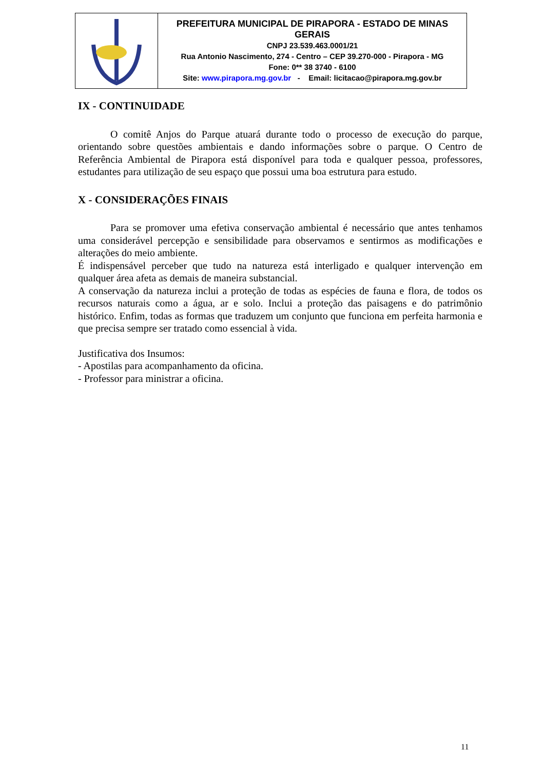| | PREFEITURA MUNICIPAL DE PIRAPORA - ESTADO DE MINAS GERAIS CNPJ 23.539.463.0001/21 Rua Antonio Nascimento, 274 - Centro – CEP 39.270-000 - Pirapora - MG Fone: 0** 38 3740 - 6100 Site: www.pirapora.mg.gov.br - Email: licitacao@pirapora.mg.gov.br |
IX - CONTINUIDADE
O comitê Anjos do Parque atuará durante todo o processo de execução do parque, orientando sobre questões ambientais e dando informações sobre o parque. O Centro de Referência Ambiental de Pirapora está disponível para toda e qualquer pessoa, professores, estudantes para utilização de seu espaço que possui uma boa estrutura para estudo.
X - CONSIDERAÇÕES FINAIS
Para se promover uma efetiva conservação ambiental é necessário que antes tenhamos uma considerável percepção e sensibilidade para observamos e sentirmos as modificações e alterações do meio ambiente.
É indispensável perceber que tudo na natureza está interligado e qualquer intervenção em qualquer área afeta as demais de maneira substancial.
A conservação da natureza inclui a proteção de todas as espécies de fauna e flora, de todos os recursos naturais como a água, ar e solo. Inclui a proteção das paisagens e do patrimônio histórico. Enfim, todas as formas que traduzem um conjunto que funciona em perfeita harmonia e que precisa sempre ser tratado como essencial à vida.
Justificativa dos Insumos:
- Apostilas para acompanhamento da oficina.
- Professor para ministrar a oficina.
11